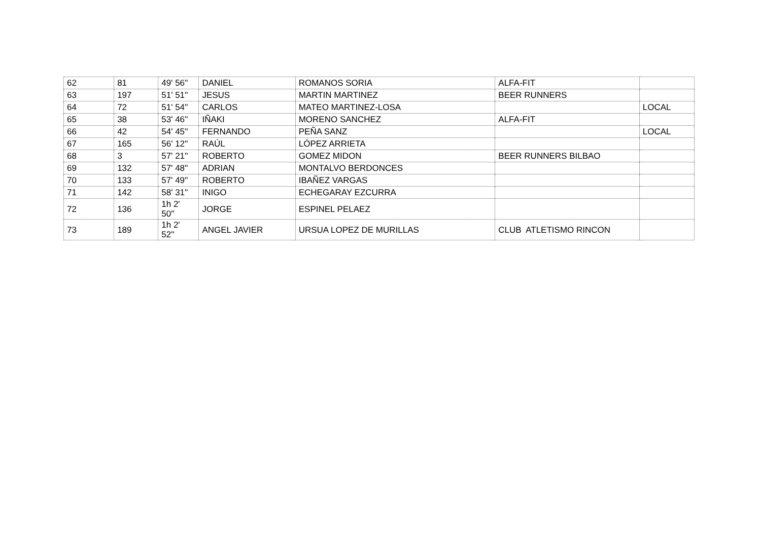| 62 | 81 | 49' 56'' | DANIEL | ROMANOS SORIA | ALFA-FIT | |
| 63 | 197 | 51' 51'' | JESUS | MARTIN MARTINEZ | BEER RUNNERS | |
| 64 | 72 | 51' 54'' | CARLOS | MATEO MARTINEZ-LOSA | | LOCAL |
| 65 | 38 | 53' 46'' | IÑAKI | MORENO SANCHEZ | ALFA-FIT | |
| 66 | 42 | 54' 45'' | FERNANDO | PEÑA SANZ | | LOCAL |
| 67 | 165 | 56' 12'' | RAÚL | LÓPEZ ARRIETA | | |
| 68 | 3 | 57' 21'' | ROBERTO | GOMEZ MIDON | BEER RUNNERS BILBAO | |
| 69 | 132 | 57' 48'' | ADRIAN | MONTALVO BERDONCES | | |
| 70 | 133 | 57' 49'' | ROBERTO | IBAÑEZ VARGAS | | |
| 71 | 142 | 58' 31'' | INIGO | ECHEGARAY EZCURRA | | |
| 72 | 136 | 1h 2' 50'' | JORGE | ESPINEL PELAEZ | | |
| 73 | 189 | 1h 2' 52'' | ANGEL JAVIER | URSUA LOPEZ DE MURILLAS | CLUB ATLETISMO RINCON | |